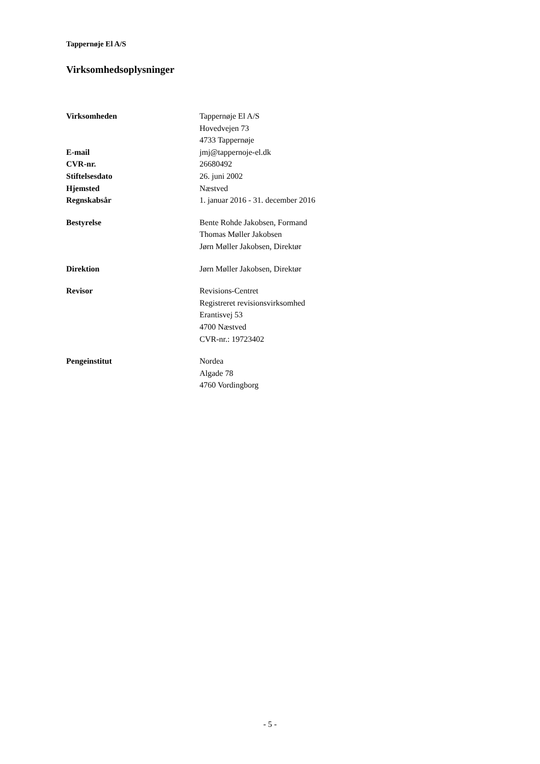Tappernøje El A/S
Virksomhedsoplysninger
| Virksomheden | Tappernøje El A/S Hovedvejen 73 4733 Tappernøje |
| E-mail | jmj@tappernoje-el.dk |
| CVR-nr. | 26680492 |
| Stiftelsesdato | 26. juni 2002 |
| Hjemsted | Næstved |
| Regnskabsår | 1. januar 2016 - 31. december 2016 |
| Bestyrelse | Bente Rohde Jakobsen, Formand Thomas Møller Jakobsen Jørn Møller Jakobsen, Direktør |
| Direktion | Jørn Møller Jakobsen, Direktør |
| Revisor | Revisions-Centret Registreret revisionsvirksomhed Erantisvej 53 4700 Næstved CVR-nr.: 19723402 |
| Pengeinstitut | Nordea Algade 78 4760 Vordingborg |
- 5 -